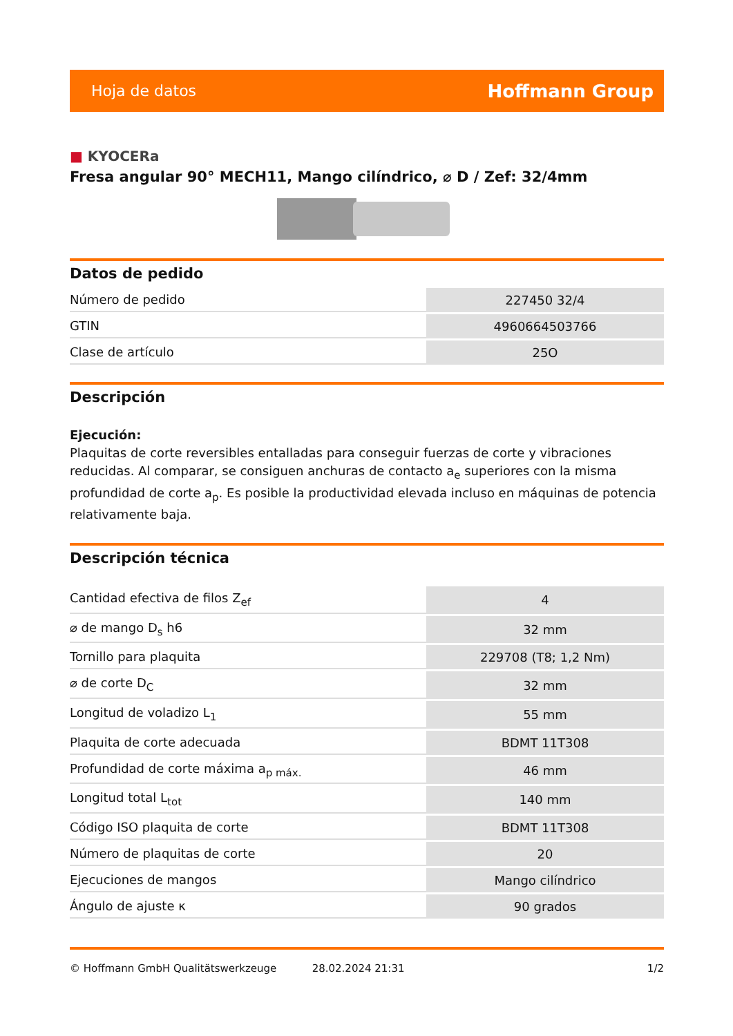Hoja de datos
Hoffmann Group
■ KYOCERa
Fresa angular 90° MECH11, Mango cilíndrico, ⌀ D / Zef: 32/4mm
Datos de pedido
| Número de pedido | 227450 32/4 |
| GTIN | 4960664503766 |
| Clase de artículo | 25O |
Descripción
Ejecución:
Plaquitas de corte reversibles entalladas para conseguir fuerzas de corte y vibraciones reducidas. Al comparar, se consiguen anchuras de contacto a<sub>e</sub> superiores con la misma profundidad de corte a<sub>p</sub>. Es posible la productividad elevada incluso en máquinas de potencia relativamente baja.
Descripción técnica
| Cantidad efectiva de filos Z<sub>ef</sub> | 4 |
| ⌀ de mango D<sub>s</sub> h6 | 32 mm |
| Tornillo para plaquita | 229708 (T8; 1,2 Nm) |
| ⌀ de corte D<sub>C</sub> | 32 mm |
| Longitud de voladizo L<sub>1</sub> | 55 mm |
| Plaquita de corte adecuada | BDMT 11T308 |
| Profundidad de corte máxima a<sub>p máx.</sub> | 46 mm |
| Longitud total L<sub>tot</sub> | 140 mm |
| Código ISO plaquita de corte | BDMT 11T308 |
| Número de plaquitas de corte | 20 |
| Ejecuciones de mangos | Mango cilíndrico |
| Ángulo de ajuste κ | 90 grados |
© Hoffmann GmbH Qualitätswerkzeuge 28.02.2024 21:31 1/2